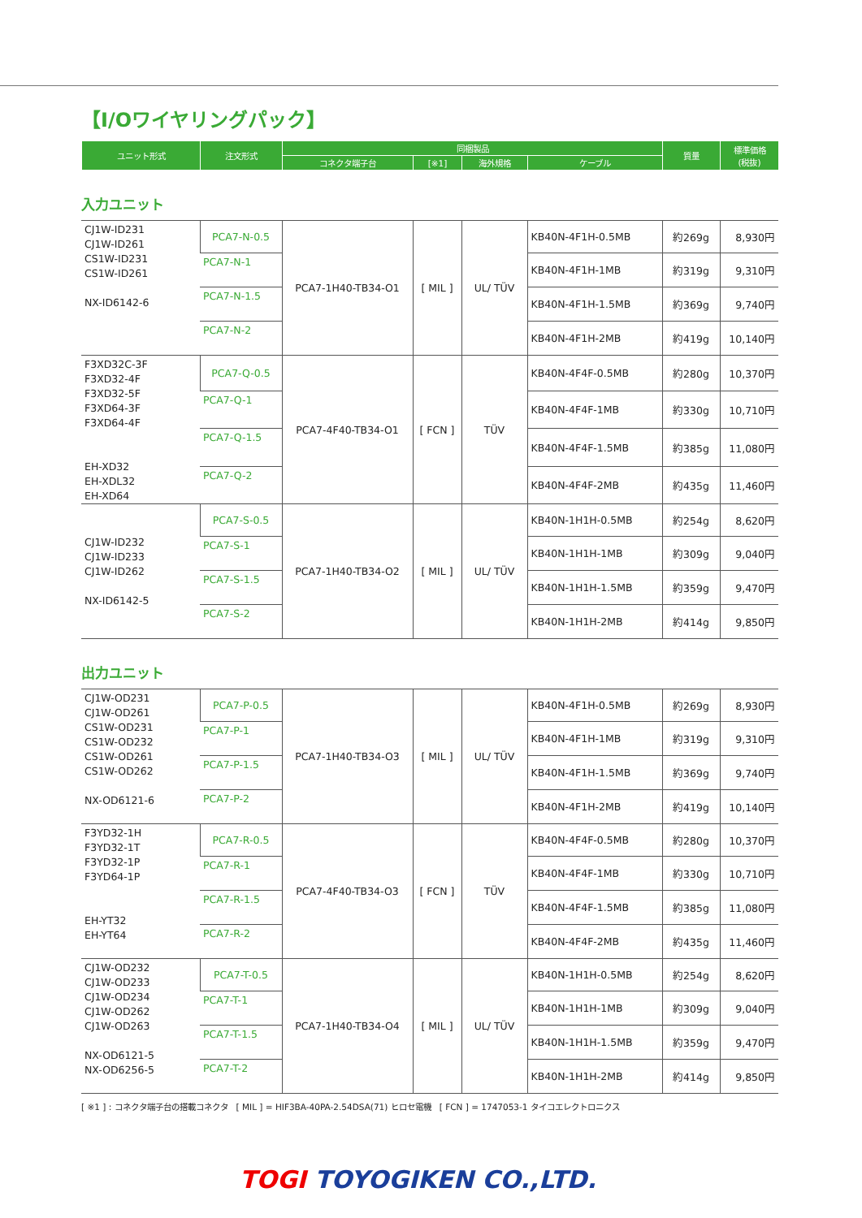【I/Oワイヤリングパック】
| ユニット形式 | 注文形式 | 同梱製品 | | | | 質量 | 標準価格 (税抜) |
| --- | --- | --- | --- | --- | --- | --- | --- |
| | | コネクタ端子台 | [※1] | 海外規格 | ケーブル | | |
入力ユニット
| CJ1W-ID231 CJ1W-ID261 CS1W-ID231 CS1W-ID261 NX-ID6142-6 | PCA7-N-0.5 | PCA7-1H40-TB34-O1 | [ MIL ] | UL/ TÜV | KB40N-4F1H-0.5MB | 約269g | 8,930円 |
| | PCA7-N-1 | | | | KB40N-4F1H-1MB | 約319g | 9,310円 |
| | PCA7-N-1.5 | | | | KB40N-4F1H-1.5MB | 約369g | 9,740円 |
| | PCA7-N-2 | | | | KB40N-4F1H-2MB | 約419g | 10,140円 |
| F3XD32C-3F F3XD32-4F F3XD32-5F F3XD64-3F F3XD64-4F EH-XD32 EH-XDL32 EH-XD64 | PCA7-Q-0.5 | PCA7-4F40-TB34-O1 | [ FCN ] | TÜV | KB40N-4F4F-0.5MB | 約280g | 10,370円 |
| | PCA7-Q-1 | | | | KB40N-4F4F-1MB | 約330g | 10,710円 |
| | PCA7-Q-1.5 | | | | KB40N-4F4F-1.5MB | 約385g | 11,080円 |
| | PCA7-Q-2 | | | | KB40N-4F4F-2MB | 約435g | 11,460円 |
| CJ1W-ID232 CJ1W-ID233 CJ1W-ID262 NX-ID6142-5 | PCA7-S-0.5 | PCA7-1H40-TB34-O2 | [ MIL ] | UL/ TÜV | KB40N-1H1H-0.5MB | 約254g | 8,620円 |
| | PCA7-S-1 | | | | KB40N-1H1H-1MB | 約309g | 9,040円 |
| | PCA7-S-1.5 | | | | KB40N-1H1H-1.5MB | 約359g | 9,470円 |
| | PCA7-S-2 | | | | KB40N-1H1H-2MB | 約414g | 9,850円 |
出力ユニット
| CJ1W-OD231 CJ1W-OD261 CS1W-OD231 CS1W-OD232 CS1W-OD261 CS1W-OD262 NX-OD6121-6 | PCA7-P-0.5 | PCA7-1H40-TB34-O3 | [ MIL ] | UL/ TÜV | KB40N-4F1H-0.5MB | 約269g | 8,930円 |
| | PCA7-P-1 | | | | KB40N-4F1H-1MB | 約319g | 9,310円 |
| | PCA7-P-1.5 | | | | KB40N-4F1H-1.5MB | 約369g | 9,740円 |
| | PCA7-P-2 | | | | KB40N-4F1H-2MB | 約419g | 10,140円 |
| F3YD32-1H F3YD32-1T F3YD32-1P F3YD64-1P EH-YT32 EH-YT64 | PCA7-R-0.5 | PCA7-4F40-TB34-O3 | [ FCN ] | TÜV | KB40N-4F4F-0.5MB | 約280g | 10,370円 |
| | PCA7-R-1 | | | | KB40N-4F4F-1MB | 約330g | 10,710円 |
| | PCA7-R-1.5 | | | | KB40N-4F4F-1.5MB | 約385g | 11,080円 |
| | PCA7-R-2 | | | | KB40N-4F4F-2MB | 約435g | 11,460円 |
| CJ1W-OD232 CJ1W-OD233 CJ1W-OD234 CJ1W-OD262 CJ1W-OD263 NX-OD6121-5 NX-OD6256-5 | PCA7-T-0.5 | PCA7-1H40-TB34-O4 | [ MIL ] | UL/ TÜV | KB40N-1H1H-0.5MB | 約254g | 8,620円 |
| | PCA7-T-1 | | | | KB40N-1H1H-1MB | 約309g | 9,040円 |
| | PCA7-T-1.5 | | | | KB40N-1H1H-1.5MB | 約359g | 9,470円 |
| | PCA7-T-2 | | | | KB40N-1H1H-2MB | 約414g | 9,850円 |
[ ※1 ] : コネクタ端子台の搭載コネクタ　[ MIL ] = HIF3BA-40PA-2.54DSA(71) ヒロセ電機　[ FCN ] = 1747053-1 タイコエレクトロニクス
TOGI TOYOGIKEN CO.,LTD.